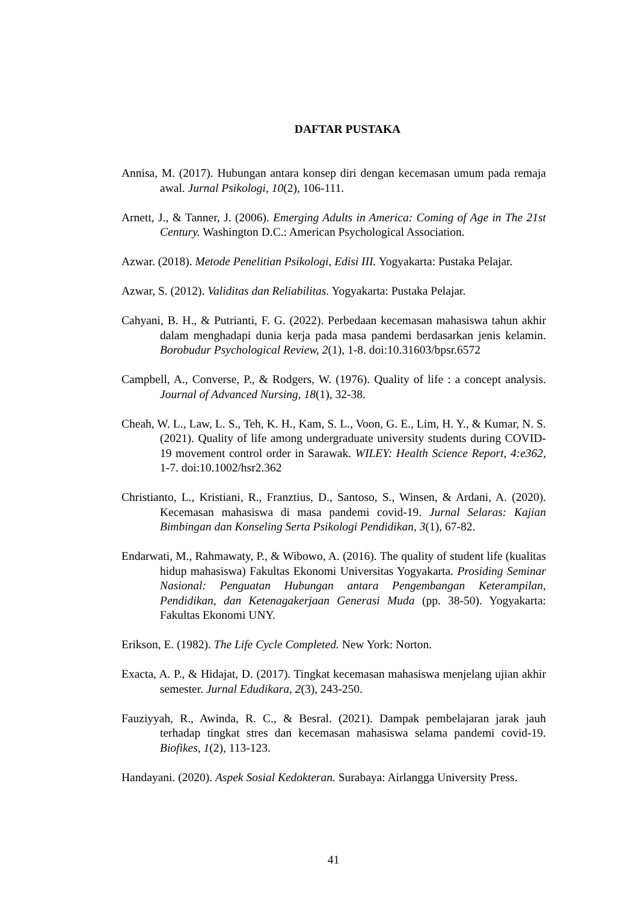DAFTAR PUSTAKA
Annisa, M. (2017). Hubungan antara konsep diri dengan kecemasan umum pada remaja awal. Jurnal Psikologi, 10(2), 106-111.
Arnett, J., & Tanner, J. (2006). Emerging Adults in America: Coming of Age in The 21st Century. Washington D.C.: American Psychological Association.
Azwar. (2018). Metode Penelitian Psikologi, Edisi III. Yogyakarta: Pustaka Pelajar.
Azwar, S. (2012). Validitas dan Reliabilitas. Yogyakarta: Pustaka Pelajar.
Cahyani, B. H., & Putrianti, F. G. (2022). Perbedaan kecemasan mahasiswa tahun akhir dalam menghadapi dunia kerja pada masa pandemi berdasarkan jenis kelamin. Borobudur Psychological Review, 2(1), 1-8. doi:10.31603/bpsr.6572
Campbell, A., Converse, P., & Rodgers, W. (1976). Quality of life : a concept analysis. Journal of Advanced Nursing, 18(1), 32-38.
Cheah, W. L., Law, L. S., Teh, K. H., Kam, S. L., Voon, G. E., Lim, H. Y., & Kumar, N. S. (2021). Quality of life among undergraduate university students during COVID-19 movement control order in Sarawak. WILEY: Health Science Report, 4:e362, 1-7. doi:10.1002/hsr2.362
Christianto, L., Kristiani, R., Franztius, D., Santoso, S., Winsen, & Ardani, A. (2020). Kecemasan mahasiswa di masa pandemi covid-19. Jurnal Selaras: Kajian Bimbingan dan Konseling Serta Psikologi Pendidikan, 3(1), 67-82.
Endarwati, M., Rahmawaty, P., & Wibowo, A. (2016). The quality of student life (kualitas hidup mahasiswa) Fakultas Ekonomi Universitas Yogyakarta. Prosiding Seminar Nasional: Penguatan Hubungan antara Pengembangan Keterampilan, Pendidikan, dan Ketenagakerjaan Generasi Muda (pp. 38-50). Yogyakarta: Fakultas Ekonomi UNY.
Erikson, E. (1982). The Life Cycle Completed. New York: Norton.
Exacta, A. P., & Hidajat, D. (2017). Tingkat kecemasan mahasiswa menjelang ujian akhir semester. Jurnal Edudikara, 2(3), 243-250.
Fauziyyah, R., Awinda, R. C., & Besral. (2021). Dampak pembelajaran jarak jauh terhadap tingkat stres dan kecemasan mahasiswa selama pandemi covid-19. Biofikes, 1(2), 113-123.
Handayani. (2020). Aspek Sosial Kedokteran. Surabaya: Airlangga University Press.
41